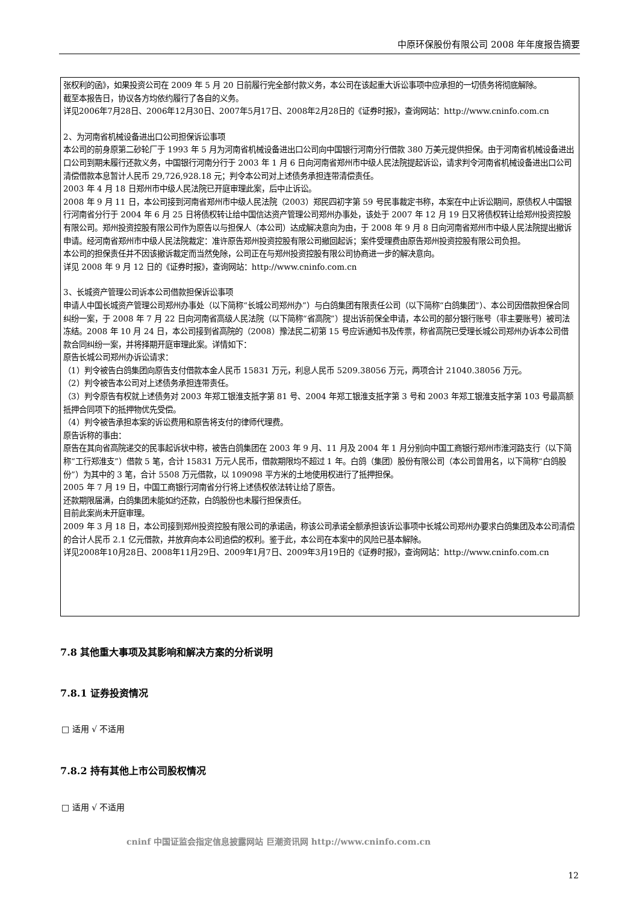中原环保股份有限公司 2008 年年度报告摘要
张权利的函》，如果投资公司在 2009 年 5 月 20 日前履行完全部付款义务，本公司在该起重大诉讼事项中应承担的一切债务将彻底解除。
截至本报告日，协议各方均依约履行了各自的义务。
详见2006年7月28日、2006年12月30日、2007年5月17日、2008年2月28日的《证券时报》，查询网站：http://www.cninfo.com.cn
2、为河南省机械设备进出口公司担保诉讼事项
本公司的前身原第二砂轮厂于 1993 年 5 月为河南省机械设备进出口公司向中国银行河南分行借款 380 万美元提供担保。由于河南省机械设备进出口公司到期未履行还款义务，中国银行河南分行于 2003 年 1 月 6 日向河南省郑州市中级人民法院提起诉讼，请求判令河南省机械设备进出口公司清偿借款本息暂计人民币 29,726,928.18 元；判令本公司对上述债务承担连带清偿责任。
2003 年 4 月 18 日郑州市中级人民法院已开庭审理此案，后中止诉讼。
2008 年 9 月 11 日，本公司接到河南省郑州市中级人民法院（2003）郑民四初字第 59 号民事裁定书称，本案在中止诉讼期间，原债权人中国银行河南省分行于 2004 年 6 月 25 日将债权转让给中国信达资产管理公司郑州办事处，该处于 2007 年 12 月 19 日又将债权转让给郑州投资控股有限公司。郑州投资控股有限公司作为原告以与担保人（本公司）达成解决意向为由，于 2008 年 9 月 8 日向河南省郑州市中级人民法院提出撤诉申请。经河南省郑州市中级人民法院裁定：准许原告郑州投资控股有限公司撤回起诉；案件受理费由原告郑州投资控股有限公司负担。
本公司的担保责任并不因该撤诉裁定而当然免除，公司正在与郑州投资控股有限公司协商进一步的解决意向。
详见 2008 年 9 月 12 日的《证券时报》，查询网站：http://www.cninfo.com.cn
3、长城资产管理公司诉本公司借款担保诉讼事项
申请人中国长城资产管理公司郑州办事处（以下简称“长城公司郑州办”）与白鸽集团有限责任公司（以下简称“白鸽集团”）、本公司因借款担保合同纠纷一案，于 2008 年 7 月 22 日向河南省高级人民法院（以下简称“省高院”）提出诉前保全申请，本公司的部分银行账号（非主要账号）被司法冻结。2008 年 10 月 24 日，本公司接到省高院的（2008）豫法民二初第 15 号应诉通知书及传票，称省高院已受理长城公司郑州办诉本公司借款合同纠纷一案，并将择期开庭审理此案。详情如下：
原告长城公司郑州办诉讼请求：
（1）判令被告白鸽集团向原告支付借款本金人民币 15831 万元，利息人民币 5209.38056 万元，两项合计 21040.38056 万元。
（2）判令被告本公司对上述债务承担连带责任。
（3）判令原告有权就上述债务对 2003 年郑工银淮支抵字第 81 号、2004 年郑工银淮支抵字第 3 号和 2003 年郑工银淮支抵字第 103 号最高额抵押合同项下的抵押物优先受偿。
（4）判令被告承担本案的诉讼费用和原告将支付的律师代理费。
原告诉称的事由：
原告在其向省高院递交的民事起诉状中称，被告白鸽集团在 2003 年 9 月、11 月及 2004 年 1 月分别向中国工商银行郑州市淮河路支行（以下简称“工行郑淮支”）借款 5 笔，合计 15831 万元人民币，借款期限均不超过 1 年。白鸽（集团）股份有限公司（本公司曾用名，以下简称“白鸽股份”）为其中的 3 笔，合计 5508 万元借款，以 109098 平方米的土地使用权进行了抵押担保。
2005 年 7 月 19 日，中国工商银行河南省分行将上述债权依法转让给了原告。
还款期限届满，白鸽集团未能如约还款，白鸽股份也未履行担保责任。
目前此案尚未开庭审理。
2009 年 3 月 18 日，本公司接到郑州投资控股有限公司的承诺函，称该公司承诺全额承担该诉讼事项中长城公司郑州办要求白鸽集团及本公司清偿的合计人民币 2.1 亿元借款，并放弃向本公司追偿的权利。鉴于此，本公司在本案中的风险已基本解除。
详见2008年10月28日、2008年11月29日、2009年1月7日、2009年3月19日的《证券时报》，查询网站：http://www.cninfo.com.cn
7.8 其他重大事项及其影响和解决方案的分析说明
7.8.1 证券投资情况
□ 适用 √ 不适用
7.8.2 持有其他上市公司股权情况
□ 适用 √ 不适用
cninf 中国证监会指定信息披露网站 巨潮资讯网 http://www.cninfo.com.cn
12